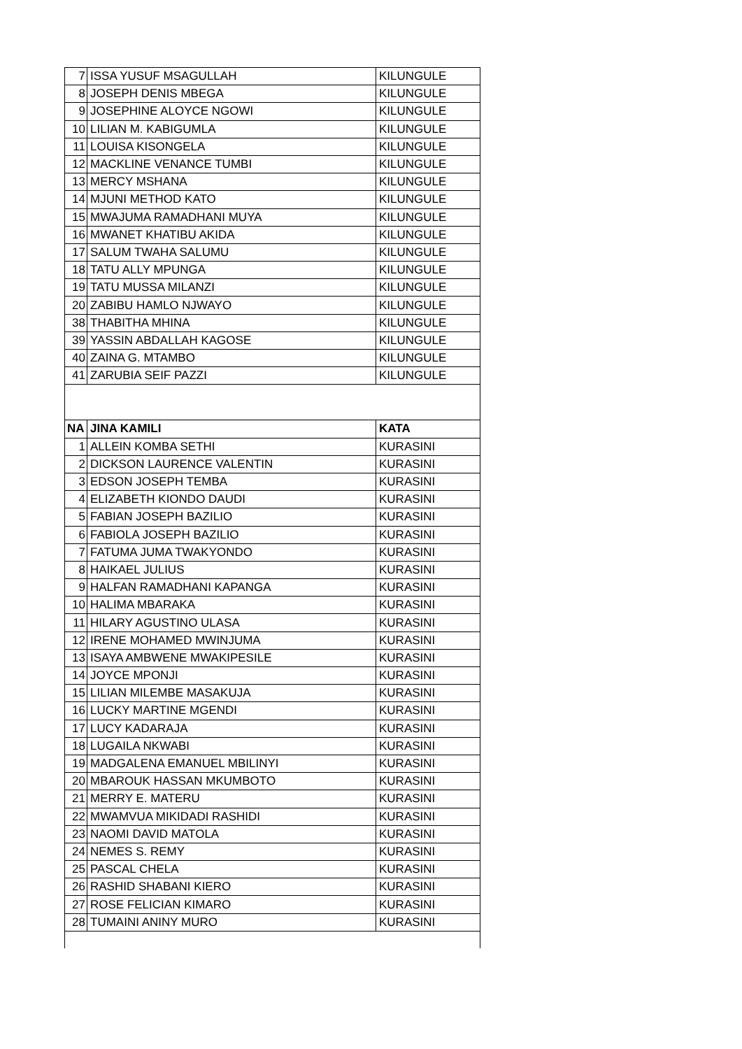| 7 | ISSA YUSUF MSAGULLAH | KILUNGULE |
| 8 | JOSEPH DENIS MBEGA | KILUNGULE |
| 9 | JOSEPHINE ALOYCE NGOWI | KILUNGULE |
| 10 | LILIAN M. KABIGUMLA | KILUNGULE |
| 11 | LOUISA KISONGELA | KILUNGULE |
| 12 | MACKLINE VENANCE TUMBI | KILUNGULE |
| 13 | MERCY MSHANA | KILUNGULE |
| 14 | MJUNI METHOD KATO | KILUNGULE |
| 15 | MWAJUMA RAMADHANI MUYA | KILUNGULE |
| 16 | MWANET KHATIBU AKIDA | KILUNGULE |
| 17 | SALUM TWAHA SALUMU | KILUNGULE |
| 18 | TATU ALLY MPUNGA | KILUNGULE |
| 19 | TATU MUSSA MILANZI | KILUNGULE |
| 20 | ZABIBU HAMLO NJWAYO | KILUNGULE |
| 38 | THABITHA MHINA | KILUNGULE |
| 39 | YASSIN ABDALLAH KAGOSE | KILUNGULE |
| 40 | ZAINA G. MTAMBO | KILUNGULE |
| 41 | ZARUBIA SEIF PAZZI | KILUNGULE |
| NA | JINA KAMILI | KATA |
| 1 | ALLEIN KOMBA SETHI | KURASINI |
| 2 | DICKSON LAURENCE VALENTIN | KURASINI |
| 3 | EDSON JOSEPH TEMBA | KURASINI |
| 4 | ELIZABETH KIONDO DAUDI | KURASINI |
| 5 | FABIAN JOSEPH BAZILIO | KURASINI |
| 6 | FABIOLA JOSEPH BAZILIO | KURASINI |
| 7 | FATUMA JUMA TWAKYONDO | KURASINI |
| 8 | HAIKAEL JULIUS | KURASINI |
| 9 | HALFAN RAMADHANI KAPANGA | KURASINI |
| 10 | HALIMA MBARAKA | KURASINI |
| 11 | HILARY AGUSTINO ULASA | KURASINI |
| 12 | IRENE MOHAMED MWINJUMA | KURASINI |
| 13 | ISAYA AMBWENE MWAKIPESILE | KURASINI |
| 14 | JOYCE MPONJI | KURASINI |
| 15 | LILIAN MILEMBE MASAKUJA | KURASINI |
| 16 | LUCKY MARTINE MGENDI | KURASINI |
| 17 | LUCY KADARAJA | KURASINI |
| 18 | LUGAILA NKWABI | KURASINI |
| 19 | MADGALENA EMANUEL MBILINYI | KURASINI |
| 20 | MBAROUK HASSAN MKUMBOTO | KURASINI |
| 21 | MERRY E. MATERU | KURASINI |
| 22 | MWAMVUA MIKIDADI RASHIDI | KURASINI |
| 23 | NAOMI DAVID MATOLA | KURASINI |
| 24 | NEMES S. REMY | KURASINI |
| 25 | PASCAL CHELA | KURASINI |
| 26 | RASHID SHABANI KIERO | KURASINI |
| 27 | ROSE FELICIAN KIMARO | KURASINI |
| 28 | TUMAINI ANINY MURO | KURASINI |